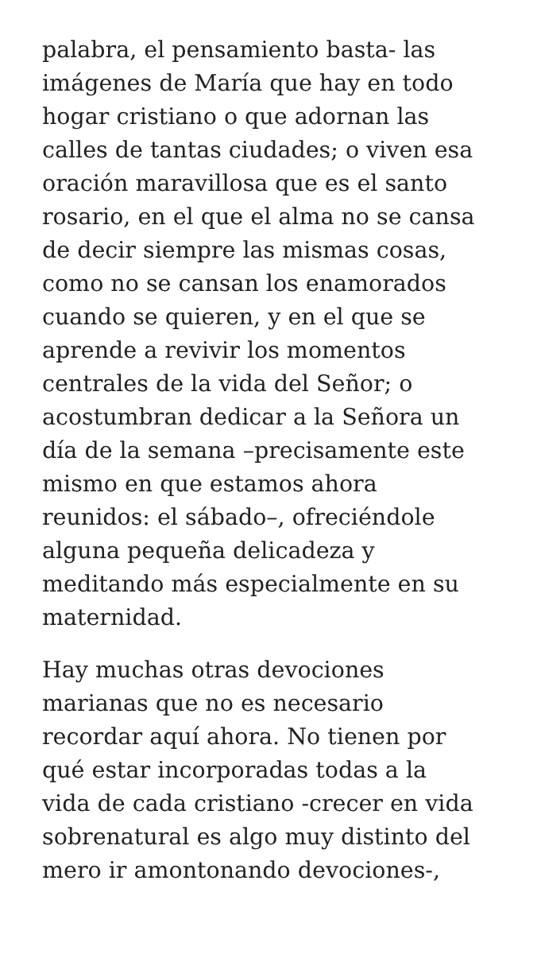palabra, el pensamiento basta- las
imágenes de María que hay en todo
hogar cristiano o que adornan las
calles de tantas ciudades; o viven esa
oración maravillosa que es el santo
rosario, en el que el alma no se cansa
de decir siempre las mismas cosas,
como no se cansan los enamorados
cuando se quieren, y en el que se
aprende a revivir los momentos
centrales de la vida del Señor; o
acostumbran dedicar a la Señora un
día de la semana –precisamente este
mismo en que estamos ahora
reunidos: el sábado–, ofreciéndole
alguna pequeña delicadeza y
meditando más especialmente en su
maternidad.
Hay muchas otras devociones
marianas que no es necesario
recordar aquí ahora. No tienen por
qué estar incorporadas todas a la
vida de cada cristiano -crecer en vida
sobrenatural es algo muy distinto del
mero ir amontonando devociones-,